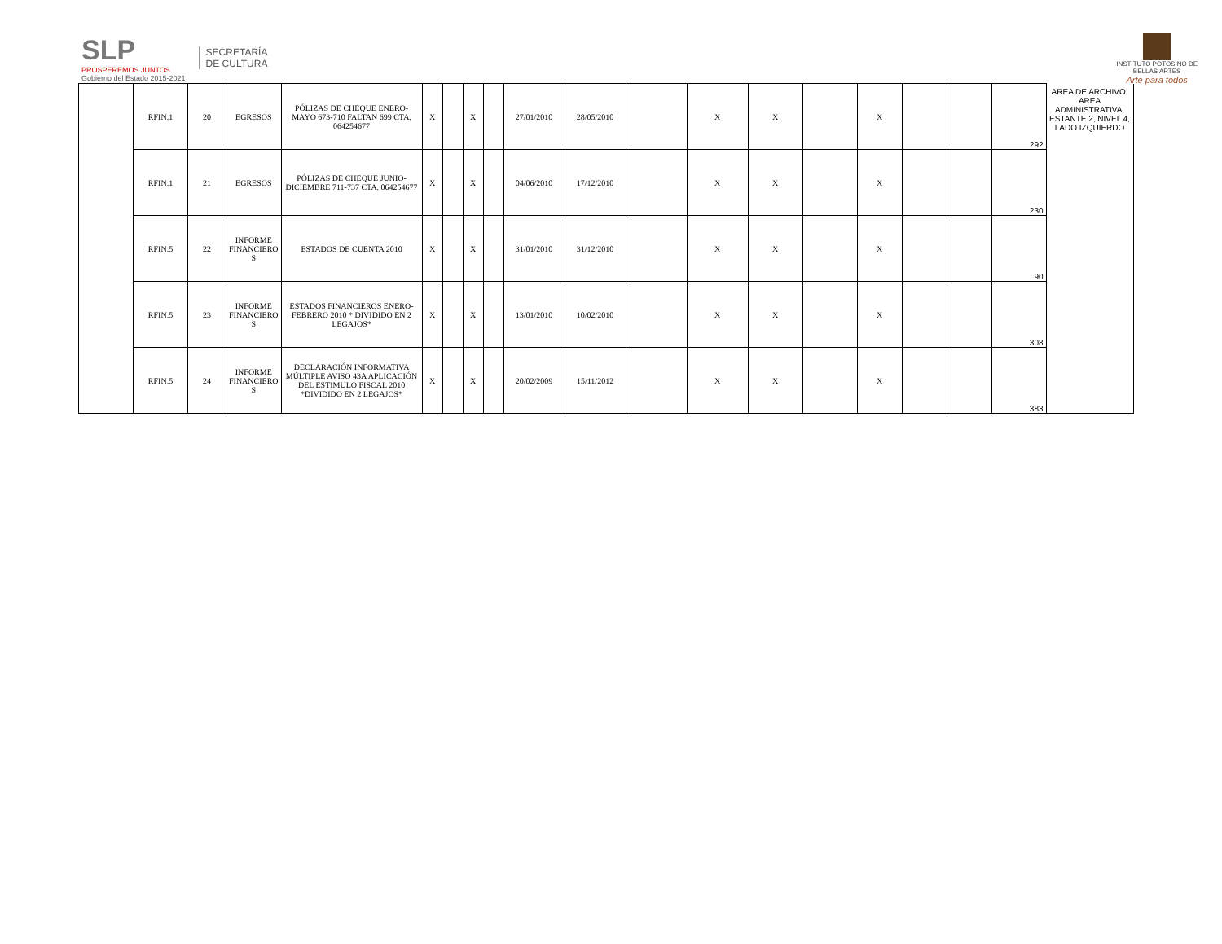SLP
PROSPEREMOS JUNTOS
Gobierno del Estado 2015-2021
SECRETARÍA
DE CULTURA
INSTITUTO POTOSINO DE
BELLAS ARTES
Arte para todos
| | RFIN.1 | 20 | EGRESOS | PÓLIZAS DE CHEQUE ENERO-MAYO 673-710 FALTAN 699 CTA. 064254677 | X | | X | | 27/01/2010 | 28/05/2010 | | X | X | | X | | | 292 | AREA DE ARCHIVO, AREA ADMINISTRATIVA, ESTANTE 2, NIVEL 4, LADO IZQUIERDO |
| | RFIN.1 | 21 | EGRESOS | PÓLIZAS DE CHEQUE JUNIO-DICIEMBRE 711-737 CTA. 064254677 | X | | X | | 04/06/2010 | 17/12/2010 | | X | X | | X | | | 230 | |
| | RFIN.5 | 22 | INFORME FINANCIERO S | ESTADOS DE CUENTA 2010 | X | | X | | 31/01/2010 | 31/12/2010 | | X | X | | X | | | 90 | |
| | RFIN.5 | 23 | INFORME FINANCIERO S | ESTADOS FINANCIEROS ENERO-FEBRERO 2010 * DIVIDIDO EN 2 LEGAJOS* | X | | X | | 13/01/2010 | 10/02/2010 | | X | X | | X | | | 308 | |
| | RFIN.5 | 24 | INFORME FINANCIERO S | DECLARACIÓN INFORMATIVA MÚLTIPLE AVISO 43A APLICACIÓN DEL ESTIMULO FISCAL 2010 *DIVIDIDO EN 2 LEGAJOS* | X | | X | | 20/02/2009 | 15/11/2012 | | X | X | | X | | | 383 | |